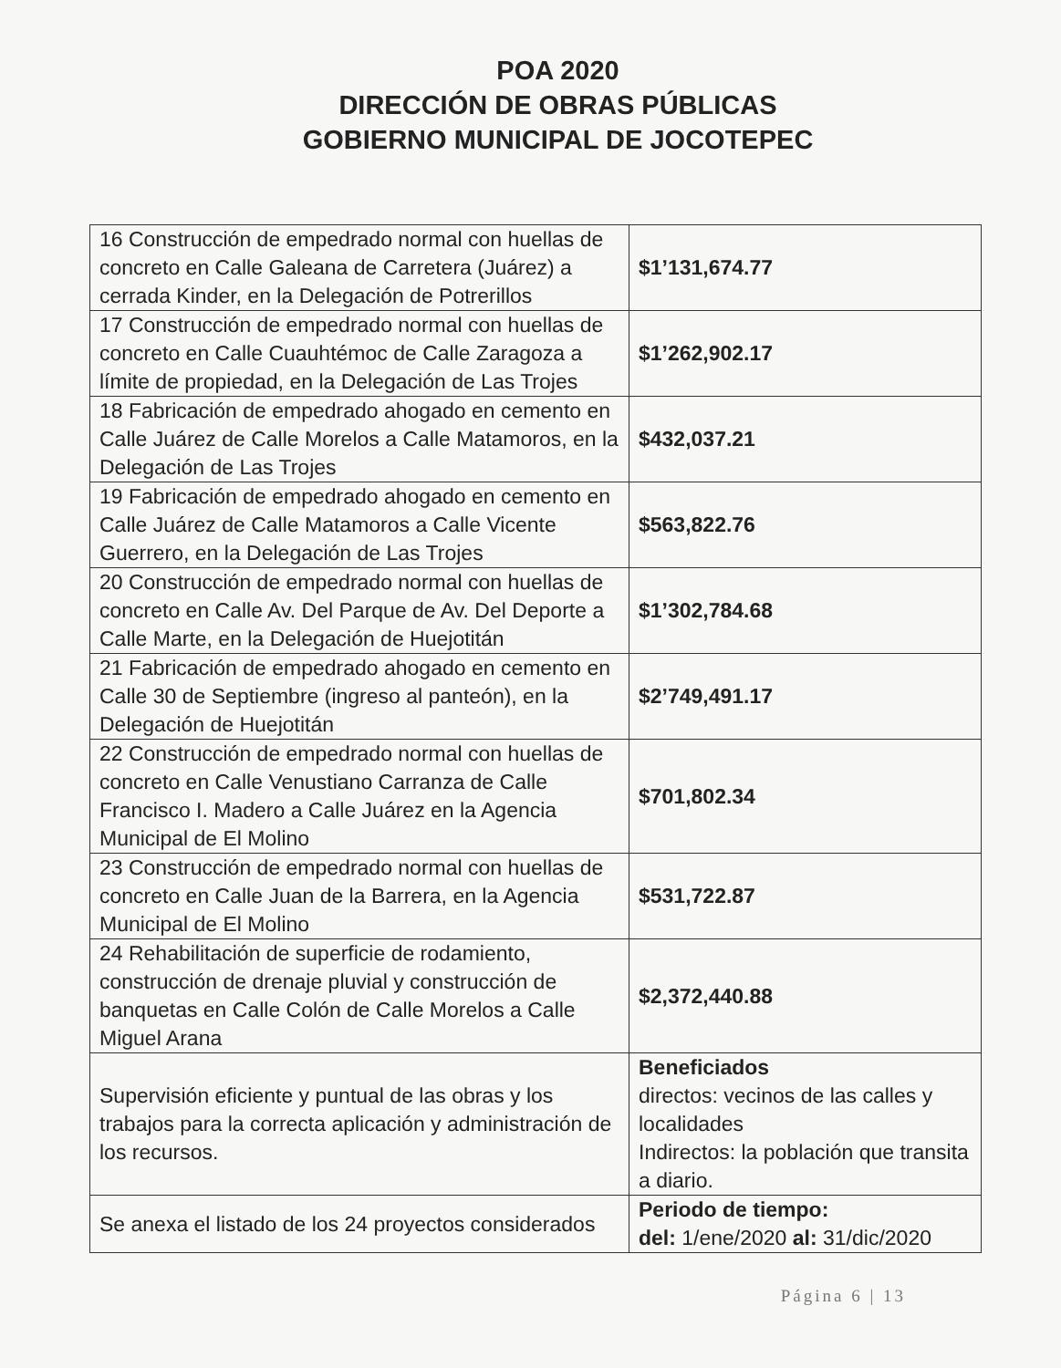POA 2020
DIRECCIÓN DE OBRAS PÚBLICAS
GOBIERNO MUNICIPAL DE JOCOTEPEC
| 16 Construcción de empedrado normal con huellas de concreto en Calle Galeana de Carretera (Juárez) a cerrada Kinder, en la Delegación de Potrerillos | $1’131,674.77 |
| 17 Construcción de empedrado normal con huellas de concreto en Calle Cuauhtémoc de Calle Zaragoza a límite de propiedad, en la Delegación de Las Trojes | $1’262,902.17 |
| 18 Fabricación de empedrado ahogado en cemento en Calle Juárez de Calle Morelos a Calle Matamoros, en la Delegación de Las Trojes | $432,037.21 |
| 19 Fabricación de empedrado ahogado en cemento en Calle Juárez de Calle Matamoros a Calle Vicente Guerrero, en la Delegación de Las Trojes | $563,822.76 |
| 20 Construcción de empedrado normal con huellas de concreto en Calle Av. Del Parque de Av. Del Deporte a Calle Marte, en la Delegación de Huejotitán | $1’302,784.68 |
| 21 Fabricación de empedrado ahogado en cemento en Calle 30 de Septiembre (ingreso al panteón), en la Delegación de Huejotitán | $2’749,491.17 |
| 22 Construcción de empedrado normal con huellas de concreto en Calle Venustiano Carranza de Calle Francisco I. Madero a Calle Juárez en la Agencia Municipal de El Molino | $701,802.34 |
| 23 Construcción de empedrado normal con huellas de concreto en Calle Juan de la Barrera, en la Agencia Municipal de El Molino | $531,722.87 |
| 24 Rehabilitación de superficie de rodamiento, construcción de drenaje pluvial y construcción de banquetas en Calle Colón de Calle Morelos a Calle Miguel Arana | $2,372,440.88 |
| Supervisión eficiente y puntual de las obras y los trabajos para la correcta aplicación y administración de los recursos. | Beneficiados directos: vecinos de las calles y localidades Indirectos: la población que transita a diario. |
| Se anexa el listado de los 24 proyectos considerados | Periodo de tiempo: del: 1/ene/2020 al: 31/dic/2020 |
Página 6 | 13